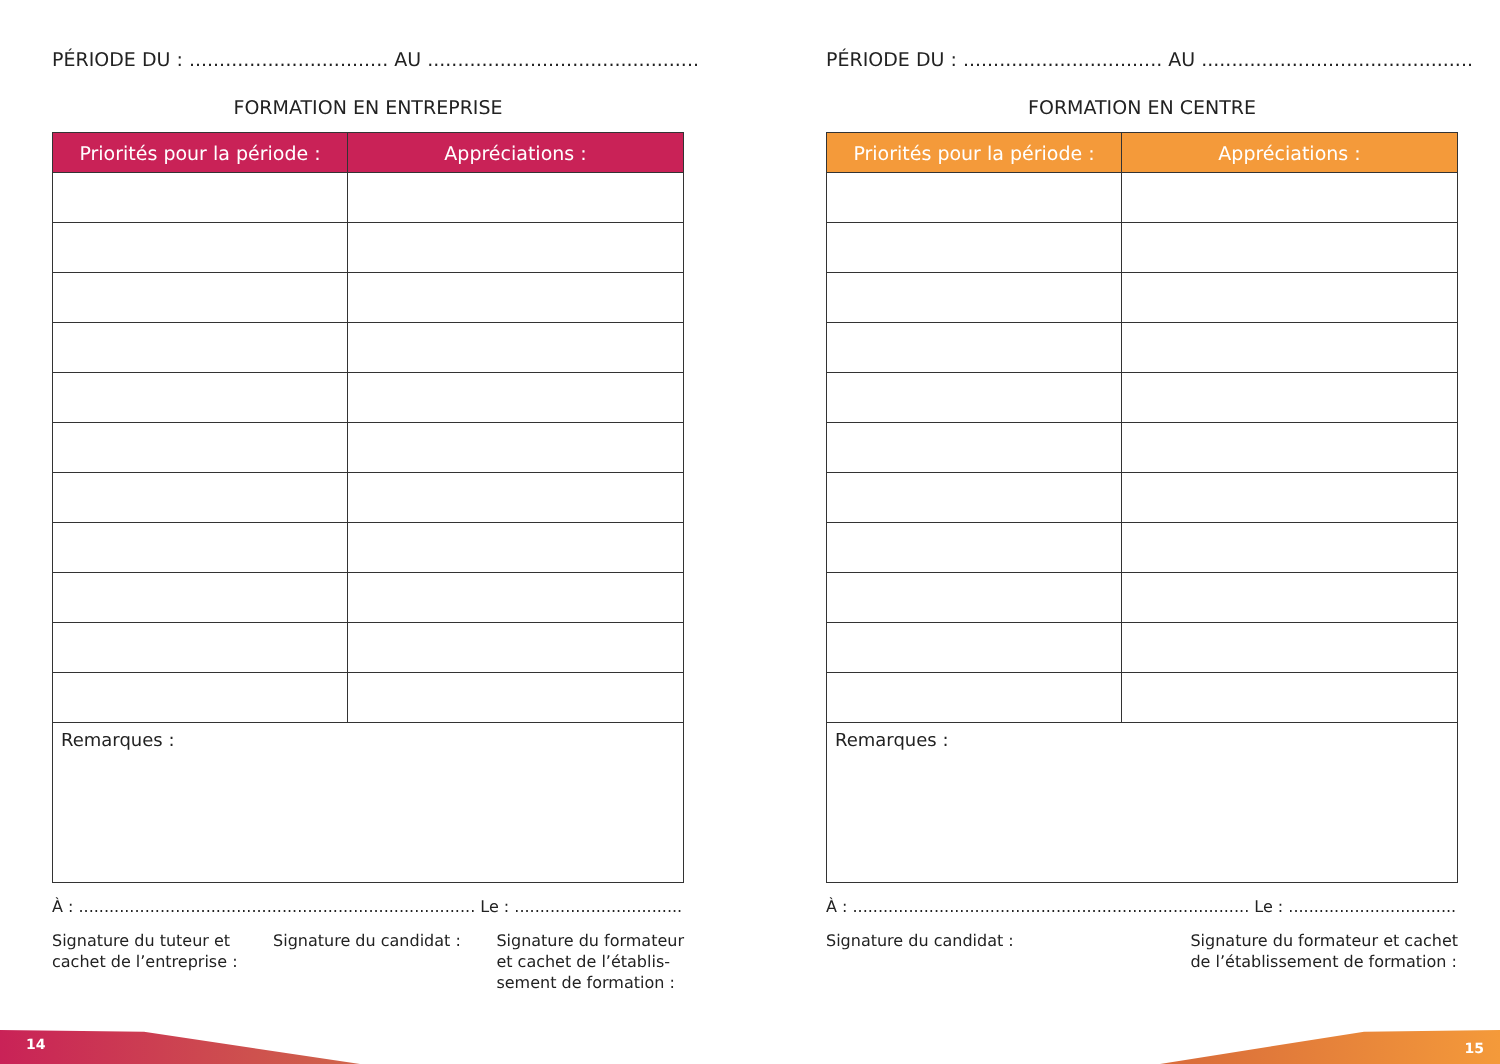PÉRIODE DU : ................................. AU .............................................
FORMATION EN ENTREPRISE
| Priorités pour la période : | Appréciations : |
| --- | --- |
| Remarques : | |
À : .............................................................................. Le : ..............................................
Signature du tuteur et
cachet de l’entreprise :
Signature du candidat : Signature du formateur
et cachet de l’établis-
sement de formation :
PÉRIODE DU : ................................. AU .............................................
FORMATION EN CENTRE
| Priorités pour la période : | Appréciations : |
| --- | --- |
| Remarques : | |
À : .............................................................................. Le : ..............................................
Signature du candidat : Signature du formateur et cachet
de l’établissement de formation :
14 15